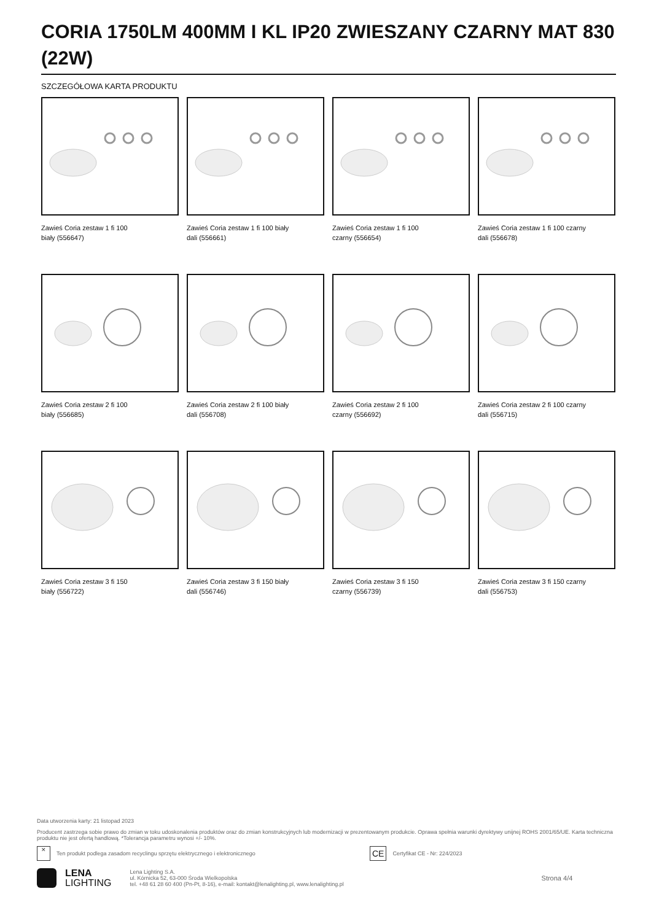CORIA 1750LM 400MM I KL IP20 ZWIESZANY CZARNY MAT 830 (22W)
SZCZEGÓŁOWA KARTA PRODUKTU
Zawieś Coria zestaw 1 fi 100
biały (556647)
Zawieś Coria zestaw 1 fi 100 biały
dali (556661)
Zawieś Coria zestaw 1 fi 100
czarny (556654)
Zawieś Coria zestaw 1 fi 100 czarny
dali (556678)
Zawieś Coria zestaw 2 fi 100
biały (556685)
Zawieś Coria zestaw 2 fi 100 biały
dali (556708)
Zawieś Coria zestaw 2 fi 100
czarny (556692)
Zawieś Coria zestaw 2 fi 100 czarny
dali (556715)
Zawieś Coria zestaw 3 fi 150
biały (556722)
Zawieś Coria zestaw 3 fi 150 biały
dali (556746)
Zawieś Coria zestaw 3 fi 150
czarny (556739)
Zawieś Coria zestaw 3 fi 150 czarny
dali (556753)
Data utworzenia karty: 21 listopad 2023
Producent zastrzega sobie prawo do zmian w toku udoskonalenia produktów oraz do zmian konstrukcyjnych lub modernizacji w prezentowanym produkcie. Oprawa spełnia warunki dyrektywy unijnej ROHS 2001/65/UE. Karta techniczna produktu nie jest ofertą handlową. *Tolerancja parametru wynosi +/- 10%.
✕ Ten produkt podlega zasadom recyclingu sprzętu elektrycznego i elektronicznego CE Certyfikat CE - Nr: 224/2023
LENA
LIGHTING
Lena Lighting S.A.
ul. Kórnicka 52, 63-000 Środa Wielkopolska
tel. +48 61 28 60 400 (Pn-Pt, 8-16), e-mail: kontakt@lenalighting.pl, www.lenalighting.pl
Strona 4/4